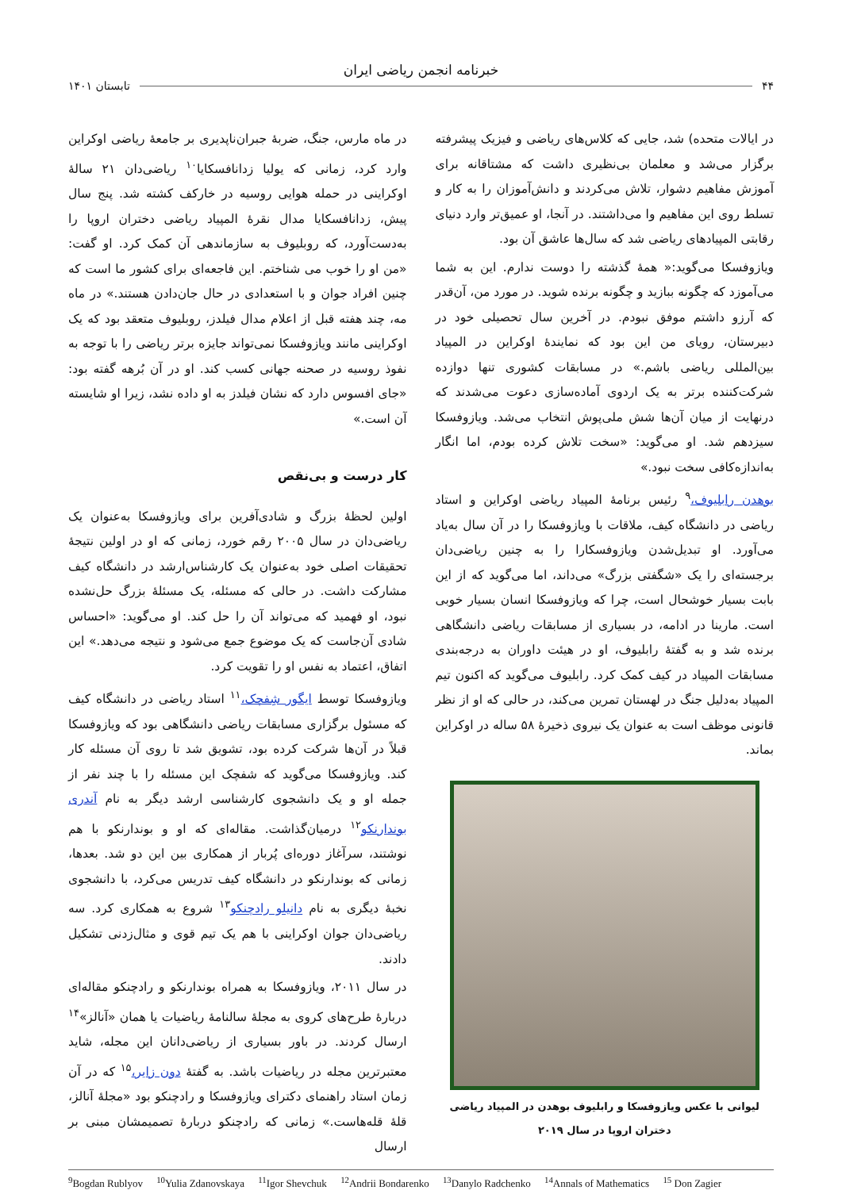خبرنامه انجمن ریاضی ایران
۴۴ تابستان ۱۴۰۱
در ایالات متحده) شد، جایی که کلاس‌های ریاضی و فیزیک پیشرفته برگزار می‌شد و معلمان بی‌نظیری داشت که مشتاقانه برای آموزش مفاهیم دشوار، تلاش می‌کردند و دانش‌آموزان را به کار و تسلط روی این مفاهیم وا می‌داشتند. در آنجا، او عمیق‌تر وارد دنیای رقابتی المپیادهای ریاضی شد که سال‌ها عاشق آن بود.
ویازوفسکا می‌گوید:« همهٔ گذشته را دوست ندارم. این به شما می‌آموزد که چگونه ببازید و چگونه برنده شوید. در مورد من، آن‌قدر که آرزو داشتم موفق نبودم. در آخرین سال تحصیلی خود در دبیرستان، رویای من این بود که نمایندهٔ اوکراین در المپیاد بین‌المللی ریاضی باشم.» در مسابقات کشوری تنها دوازده شرکت‌کننده برتر به یک اردوی آماده‌سازی دعوت می‌شدند که درنهایت از میان آن‌ها شش ملی‌پوش انتخاب می‌شد. ویازوفسکا سیزدهم شد. او می‌گوید: «سخت تلاش کرده بودم، اما انگار به‌اندازه‌کافی سخت نبود.»
بوهدن رابلیوف،<sup>۹</sup> رئیس برنامهٔ المپیاد ریاضی اوکراین و استاد ریاضی در دانشگاه کیف، ملاقات با ویازوفسکا را در آن سال به‌یاد می‌آورد. او تبدیل‌شدن ویازوفسکارا را به چنین ریاضی‌دان برجسته‌ای را یک «شگفتی بزرگ» می‌داند، اما می‌گوید که از این بابت بسیار خوشحال است، چرا که ویازوفسکا انسان بسیار خوبی است. مارینا در ادامه، در بسیاری از مسابقات ریاضی دانشگاهی برنده شد و به گفتهٔ رابلیوف، او در هیئت داوران به درجه‌بندی مسابقات المپیاد در کیف کمک کرد. رابلیوف می‌گوید که اکنون تیم المپیاد به‌دلیل جنگ در لهستان تمرین می‌کند، در حالی که او از نظر قانونی موظف است به عنوان یک نیروی ذخیرهٔ ۵۸ ساله در اوکراین بماند.
لیوانی با عکس ویازوفسکا و رابلیوف بوهدن در المپیاد ریاضی
دختران اروپا در سال ۲۰۱۹
در ماه مارس، جنگ، ضربهٔ جبران‌ناپدیری بر جامعهٔ ریاضی اوکراین وارد کرد، زمانی که یولیا زدانافسکایا<sup>۱۰</sup> ریاضی‌دان ۲۱ سالهٔ اوکراینی در حمله هوایی روسیه در خارکف کشته شد. پنج سال پیش، زدانافسکایا مدال نقرهٔ المپیاد ریاضی دختران اروپا را به‌دست‌آورد، که روبلیوف به سازماندهی آن کمک کرد. او گفت: «من او را خوب می شناختم. این فاجعه‌ای برای کشور ما است که چنین افراد جوان و با استعدادی در حال جان‌دادن هستند.» در ماه مه، چند هفته قبل از اعلام مدال فیلدز، روبلیوف متعقد بود که یک اوکراینی مانند ویازوفسکا نمی‌تواند جایزه برتر ریاضی را با توجه به نفوذ روسیه در صحنه جهانی کسب کند. او در آن بُرهه گفته بود: «جای افسوس دارد که نشان فیلدز به او داده نشد، زیرا او شایسته آن است.»
کار درست و بی‌نقص
اولین لحظهٔ بزرگ و شادی‌آفرین برای ویازوفسکا به‌عنوان یک ریاضی‌دان در سال ۲۰۰۵ رقم خورد، زمانی که او در اولین نتیجهٔ تحقیقات اصلی خود به‌عنوان یک کارشناس‌ارشد در دانشگاه کیف مشارکت داشت. در حالی که مسئله، یک مسئلهٔ بزرگ حل‌نشده نبود، او فهمید که می‌تواند آن را حل کند. او می‌گوید: «احساس شادی آن‌جاست که یک موضوع جمع می‌شود و نتیجه می‌دهد.» این اتفاق، اعتماد به نفس او را تقویت کرد.
ویازوفسکا توسط ایگور شِفچک،<sup>۱۱</sup> استاد ریاضی در دانشگاه کیف که مسئول برگزاری مسابقات ریاضی دانشگاهی بود که ویازوفسکا قبلاً در آن‌ها شرکت کرده بود، تشویق شد تا روی آن مسئله کار کند. ویازوفسکا می‌گوید که شفچک این مسئله را با چند نفر از جمله او و یک دانشجوی کارشناسی ارشد دیگر به نام آندری بوندارنکو<sup>۱۲</sup> درمیان‌گذاشت. مقاله‌ای که او و بوندارنکو با هم نوشتند، سرآغاز دوره‌ای پُربار از همکاری بین این دو شد. بعدها، زمانی که بوندارنکو در دانشگاه کیف تدریس می‌کرد، با دانشجوی نخبهٔ دیگری به نام دانیلو رادچنکو<sup>۱۳</sup> شروع به همکاری کرد. سه ریاضی‌دان جوان اوکراینی با هم یک تیم قوی و مثال‌زدنی تشکیل دادند.
در سال ۲۰۱۱، ویازوفسکا به همراه بوندارنکو و رادچنکو مقاله‌ای دربارهٔ طرح‌های کروی به مجلهٔ سالنامهٔ ریاضیات یا همان «آنالز»<sup>۱۴</sup> ارسال کردند. در باور بسیاری از ریاضی‌دانان این مجله، شاید معتبرترین مجله در ریاضیات باشد. به گفتهٔ دون زایر،<sup>۱۵</sup> که در آن زمان استاد راهنمای دکترای ویازوفسکا و رادچنکو بود «مجلهٔ آنالز، قلهٔ قله‌هاست.» زمانی که رادچنکو دربارهٔ تصمیمشان مبنی بر ارسال
<sup>9</sup> Bogdan Rublyov <sup>10</sup>Yulia Zdanovskaya <sup>11</sup>Igor Shevchuk <sup>12</sup>Andrii Bondarenko <sup>13</sup>Danylo Radchenko <sup>14</sup>Annals of Mathematics <sup>15</sup> Don Zagier